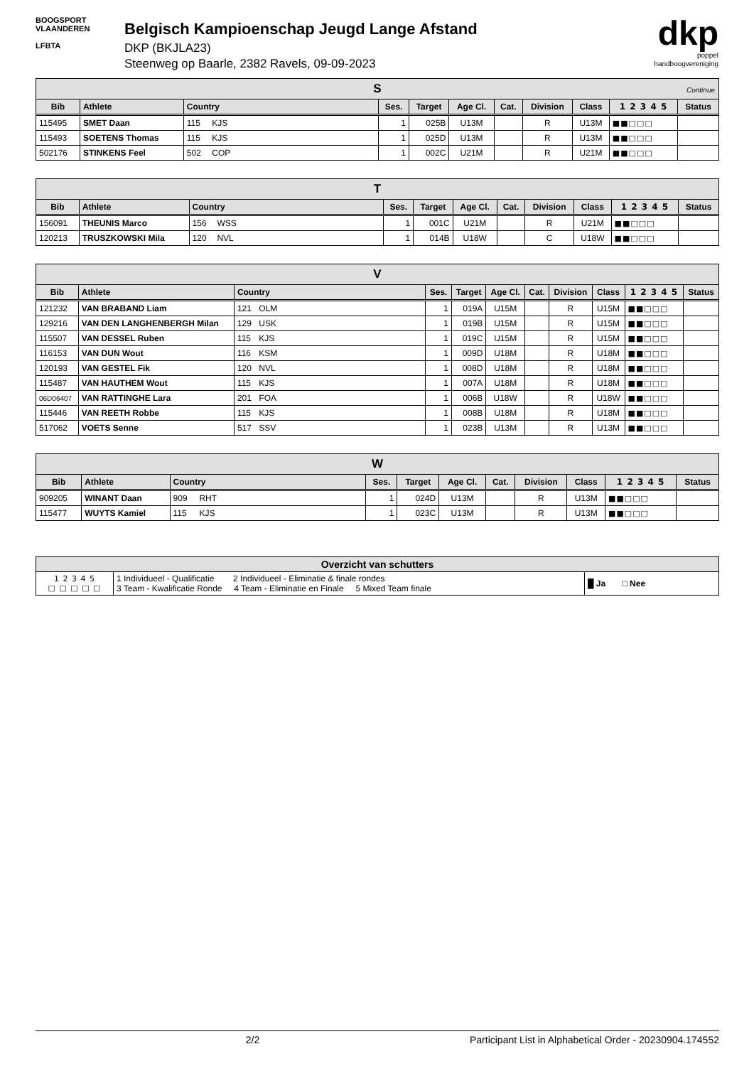BOOGSPORT
VLAANDEREN
LFBTA
Belgisch Kampioenschap Jeugd Lange Afstand
DKP (BKJLA23)
Steenweg op Baarle, 2382 Ravels, 09-09-2023
dkp
poppel
handboogvereniging
| S Continue | | | | | | | | | | | |
| --- | --- | --- | --- | --- | --- | --- | --- | --- | --- | --- | --- |
| Bib | Athlete | Country | | Ses. | Target | Age Cl. | Cat. | Division | Class | 1 2 3 4 5 | Status |
| 115495 | SMET Daan | 115 | KJS | 1 | 025B | U13M | | R | U13M | ■■□□□ | |
| 115493 | SOETENS Thomas | 115 | KJS | 1 | 025D | U13M | | R | U13M | ■■□□□ | |
| 502176 | STINKENS Feel | 502 | COP | 1 | 002C | U21M | | R | U21M | ■■□□□ | |
| T | | | | | | | | | | | |
| --- | --- | --- | --- | --- | --- | --- | --- | --- | --- | --- | --- |
| Bib | Athlete | Country | | Ses. | Target | Age Cl. | Cat. | Division | Class | 1 2 3 4 5 | Status |
| 156091 | THEUNIS Marco | 156 | WSS | 1 | 001C | U21M | | R | U21M | ■■□□□ | |
| 120213 | TRUSZKOWSKI Mila | 120 | NVL | 1 | 014B | U18W | | C | U18W | ■■□□□ | |
| V | | | | | | | | | | | |
| --- | --- | --- | --- | --- | --- | --- | --- | --- | --- | --- | --- |
| Bib | Athlete | Country | | Ses. | Target | Age Cl. | Cat. | Division | Class | 1 2 3 4 5 | Status |
| 121232 | VAN BRABAND Liam | 121 | OLM | 1 | 019A | U15M | | R | U15M | ■■□□□ | |
| 129216 | VAN DEN LANGHENBERGH Milan | 129 | USK | 1 | 019B | U15M | | R | U15M | ■■□□□ | |
| 115507 | VAN DESSEL Ruben | 115 | KJS | 1 | 019C | U15M | | R | U15M | ■■□□□ | |
| 116153 | VAN DUN Wout | 116 | KSM | 1 | 009D | U18M | | R | U18M | ■■□□□ | |
| 120193 | VAN GESTEL Fik | 120 | NVL | 1 | 008D | U18M | | R | U18M | ■■□□□ | |
| 115487 | VAN HAUTHEM Wout | 115 | KJS | 1 | 007A | U18M | | R | U18M | ■■□□□ | |
| 06D06407 | VAN RATTINGHE Lara | 201 | FOA | 1 | 006B | U18W | | R | U18W | ■■□□□ | |
| 115446 | VAN REETH Robbe | 115 | KJS | 1 | 008B | U18M | | R | U18M | ■■□□□ | |
| 517062 | VOETS Senne | 517 | SSV | 1 | 023B | U13M | | R | U13M | ■■□□□ | |
| W | | | | | | | | | | | |
| --- | --- | --- | --- | --- | --- | --- | --- | --- | --- | --- | --- |
| Bib | Athlete | Country | | Ses. | Target | Age Cl. | Cat. | Division | Class | 1 2 3 4 5 | Status |
| 909205 | WINANT Daan | 909 | RHT | 1 | 024D | U13M | | R | U13M | ■■□□□ | |
| 115477 | WUYTS Kamiel | 115 | KJS | 1 | 023C | U13M | | R | U13M | ■■□□□ | |
| Overzicht van schutters | | |
| --- | --- | --- |
| 1 2 3 4 5 □ □ □ □ □ | 1 Individueel - Qualificatie 2 Individueel - Eliminatie & finale rondes 3 Team - Kwalificatie Ronde 4 Team - Eliminatie en Finale 5 Mixed Team finale | █ Ja □ Nee |
2/2 Participant List in Alphabetical Order - 20230904.174552